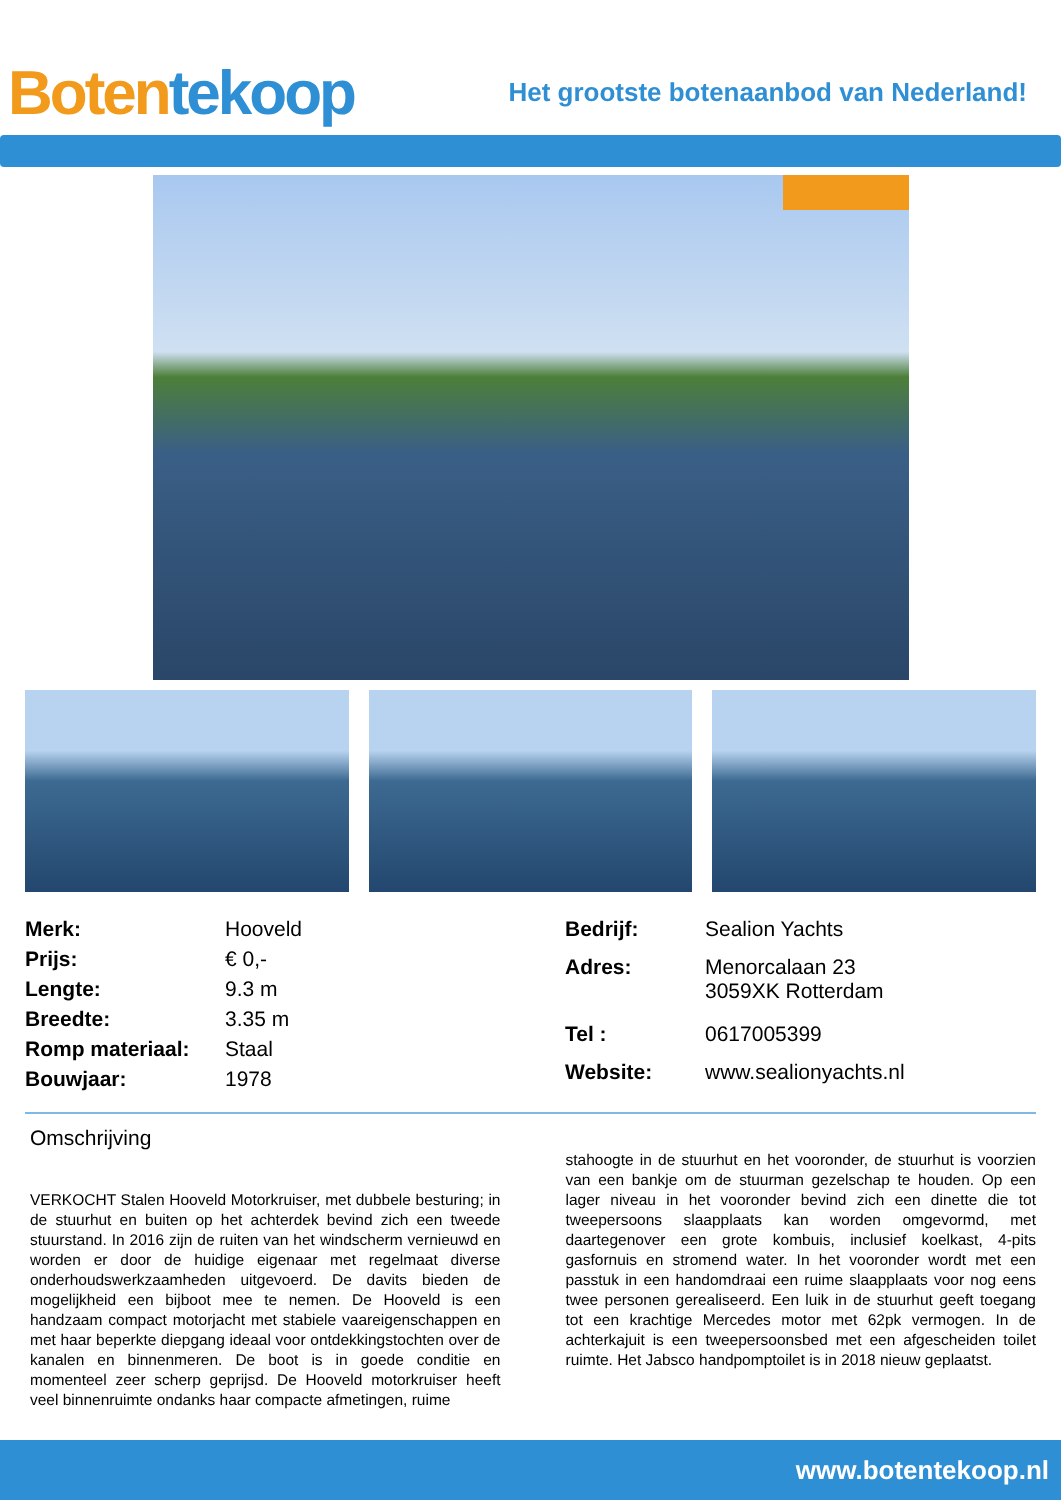Boten tekoop
Het grootste botenaanbod van Nederland!
| Merk: | Hooveld |
| Prijs: | € 0,- |
| Lengte: | 9.3 m |
| Breedte: | 3.35 m |
| Romp materiaal: | Staal |
| Bouwjaar: | 1978 |
| Bedrijf: | Sealion Yachts |
| Adres: | Menorcalaan 23 3059XK Rotterdam |
| Tel : | 0617005399 |
| Website: | www.sealionyachts.nl |
Omschrijving
VERKOCHT Stalen Hooveld Motorkruiser, met dubbele besturing; in de stuurhut en buiten op het achterdek bevind zich een tweede stuurstand. In 2016 zijn de ruiten van het windscherm vernieuwd en worden er door de huidige eigenaar met regelmaat diverse onderhoudswerkzaamheden uitgevoerd. De davits bieden de mogelijkheid een bijboot mee te nemen. De Hooveld is een handzaam compact motorjacht met stabiele vaareigenschappen en met haar beperkte diepgang ideaal voor ontdekkingstochten over de kanalen en binnenmeren. De boot is in goede conditie en momenteel zeer scherp geprijsd. De Hooveld motorkruiser heeft veel binnenruimte ondanks haar compacte afmetingen, ruime
stahoogte in de stuurhut en het vooronder, de stuurhut is voorzien van een bankje om de stuurman gezelschap te houden. Op een lager niveau in het vooronder bevind zich een dinette die tot tweepersoons slaapplaats kan worden omgevormd, met daartegenover een grote kombuis, inclusief koelkast, 4-pits gasfornuis en stromend water. In het vooronder wordt met een passtuk in een handomdraai een ruime slaapplaats voor nog eens twee personen gerealiseerd. Een luik in de stuurhut geeft toegang tot een krachtige Mercedes motor met 62pk vermogen. In de achterkajuit is een tweepersoonsbed met een afgescheiden toilet ruimte. Het Jabsco handpomptoilet is in 2018 nieuw geplaatst.
www.botentekoop.nl